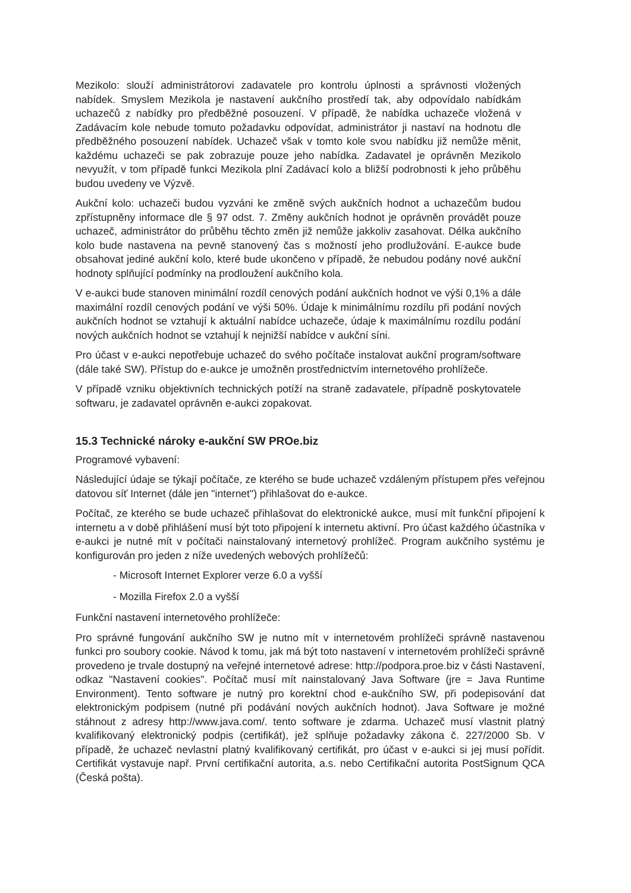Mezikolo: slouží administrátorovi zadavatele pro kontrolu úplnosti a správnosti vložených nabídek. Smyslem Mezikola je nastavení aukčního prostředí tak, aby odpovídalo nabídkám uchazečů z nabídky pro předběžné posouzení. V případě, že nabídka uchazeče vložená v Zadávacím kole nebude tomuto požadavku odpovídat, administrátor ji nastaví na hodnotu dle předběžného posouzení nabídek. Uchazeč však v tomto kole svou nabídku již nemůže měnit, každému uchazeči se pak zobrazuje pouze jeho nabídka. Zadavatel je oprávněn Mezikolo nevyužít, v tom případě funkci Mezikola plní Zadávací kolo a bližší podrobnosti k jeho průběhu budou uvedeny ve Výzvě.
Aukční kolo: uchazeči budou vyzváni ke změně svých aukčních hodnot a uchazečům budou zpřístupněny informace dle § 97 odst. 7. Změny aukčních hodnot je oprávněn provádět pouze uchazeč, administrátor do průběhu těchto změn již nemůže jakkoliv zasahovat. Délka aukčního kolo bude nastavena na pevně stanovený čas s možností jeho prodlužování. E-aukce bude obsahovat jediné aukční kolo, které bude ukončeno v případě, že nebudou podány nové aukční hodnoty splňující podmínky na prodloužení aukčního kola.
V e-aukci bude stanoven minimální rozdíl cenových podání aukčních hodnot ve výši 0,1% a dále maximální rozdíl cenových podání ve výši 50%. Údaje k minimálnímu rozdílu při podání nových aukčních hodnot se vztahují k aktuální nabídce uchazeče, údaje k maximálnímu rozdílu podání nových aukčních hodnot se vztahují k nejnižší nabídce v aukční síni.
Pro účast v e-aukci nepotřebuje uchazeč do svého počítače instalovat aukční program/software (dále také SW). Přístup do e-aukce je umožněn prostřednictvím internetového prohlížeče.
V případě vzniku objektivních technických potíží na straně zadavatele, případně poskytovatele softwaru, je zadavatel oprávněn e-aukci zopakovat.
15.3 Technické nároky e-aukční SW PROe.biz
Programové vybavení:
Následující údaje se týkají počítače, ze kterého se bude uchazeč vzdáleným přístupem přes veřejnou datovou síť Internet (dále jen "internet") přihlašovat do e-aukce.
Počítač, ze kterého se bude uchazeč přihlašovat do elektronické aukce, musí mít funkční připojení k internetu a v době přihlášení musí být toto připojení k internetu aktivní. Pro účast každého účastníka v e-aukci je nutné mít v počítači nainstalovaný internetový prohlížeč. Program aukčního systému je konfigurován pro jeden z níže uvedených webových prohlížečů:
- Microsoft Internet Explorer verze 6.0 a vyšší
- Mozilla Firefox 2.0 a vyšší
Funkční nastavení internetového prohlížeče:
Pro správné fungování aukčního SW je nutno mít v internetovém prohlížeči správně nastavenou funkci pro soubory cookie. Návod k tomu, jak má být toto nastavení v internetovém prohlížeči správně provedeno je trvale dostupný na veřejné internetové adrese: http://podpora.proe.biz v části Nastavení, odkaz "Nastavení cookies". Počítač musí mít nainstalovaný Java Software (jre = Java Runtime Environment). Tento software je nutný pro korektní chod e-aukčního SW, při podepisování dat elektronickým podpisem (nutné při podávání nových aukčních hodnot). Java Software je možné stáhnout z adresy http://www.java.com/. tento software je zdarma. Uchazeč musí vlastnit platný kvalifikovaný elektronický podpis (certifikát), jež splňuje požadavky zákona č. 227/2000 Sb. V případě, že uchazeč nevlastní platný kvalifikovaný certifikát, pro účast v e-aukci si jej musí pořídit. Certifikát vystavuje např. První certifikační autorita, a.s. nebo Certifikační autorita PostSignum QCA (Česká pošta).